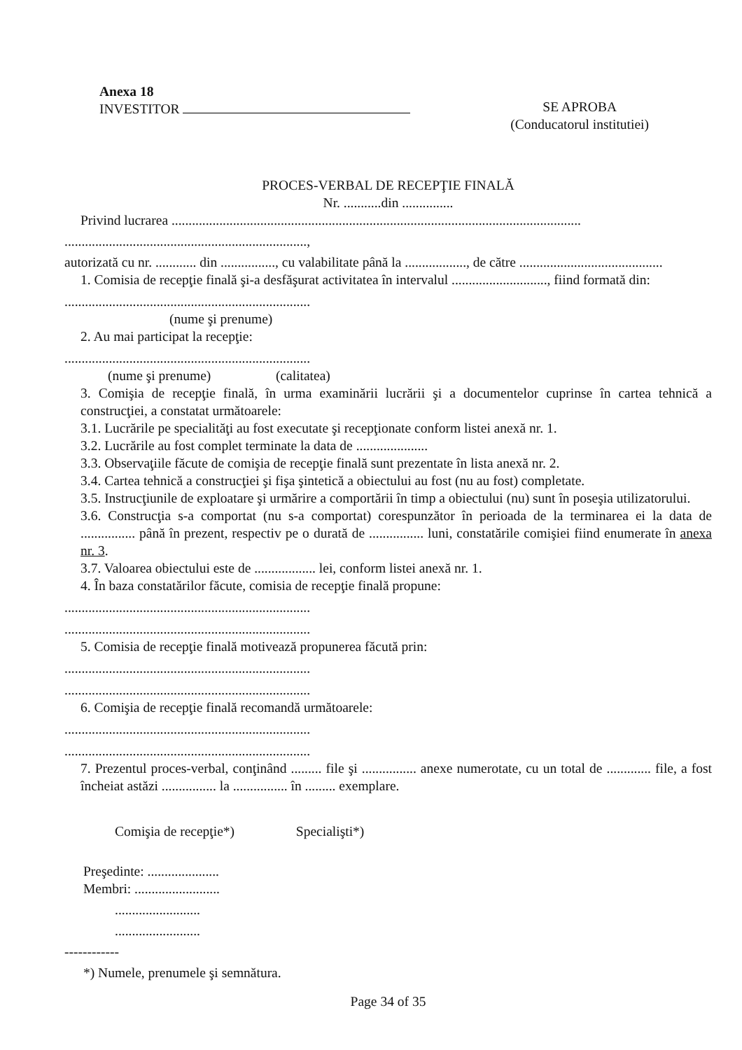Anexa 18
INVESTITOR
SE APROBA
(Conducatorul institutiei)
PROCES-VERBAL DE RECEPŢIE FINALĂ
Nr. ...........din ...............
Privind lucrarea ........................................................................................................................
.......................................................................,
autorizată cu nr. ............ din ................, cu valabilitate până la .................., de către ..........................................
1. Comisia de recepţie finală şi-a desfăşurat activitatea în intervalul ............................, fiind formată din:
........................................................................
(nume şi prenume)
2. Au mai participat la recepţie:
........................................................................
(nume şi prenume) (calitatea)
3. Comişia de recepţie finală, în urma examinării lucrării şi a documentelor cuprinse în cartea tehnică a construcţiei, a constatat următoarele:
3.1. Lucrările pe specialităţi au fost executate şi recepţionate conform listei anexă nr. 1.
3.2. Lucrările au fost complet terminate la data de .....................
3.3. Observaţiile făcute de comişia de recepţie finală sunt prezentate în lista anexă nr. 2.
3.4. Cartea tehnică a construcţiei şi fişa şintetică a obiectului au fost (nu au fost) completate.
3.5. Instrucţiunile de exploatare şi urmărire a comportării în timp a obiectului (nu) sunt în poseşia utilizatorului.
3.6. Construcţia s-a comportat (nu s-a comportat) corespunzător în perioada de la terminarea ei la data de ................ până în prezent, respectiv pe o durată de ................ luni, constatările comişiei fiind enumerate în anexa nr. 3.
3.7. Valoarea obiectului este de .................. lei, conform listei anexă nr. 1.
4. În baza constatărilor făcute, comisia de recepţie finală propune:
........................................................................
........................................................................
5. Comisia de recepţie finală motivează propunerea făcută prin:
........................................................................
........................................................................
6. Comişia de recepţie finală recomandă următoarele:
........................................................................
........................................................................
7. Prezentul proces-verbal, conţinând ......... file şi ................ anexe numerotate, cu un total de ............. file, a fost încheiat astăzi ................ la ................ în ......... exemplare.
Comişia de recepţie*) Specialişti*)
Preşedinte: .....................
Membri: .........................
.........................
.........................
------------
*) Numele, prenumele şi semnătura.
Page 34 of 35